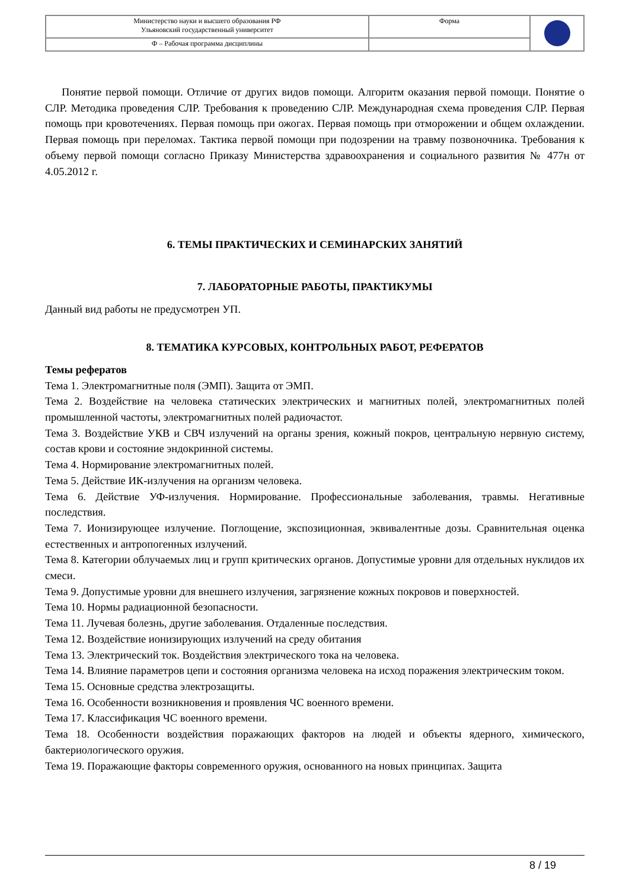| Министерство науки и высшего образования РФ Ульяновский государственный университет | Форма | |
| Ф – Рабочая программа дисциплины | | |
Понятие первой помощи. Отличие от других видов помощи. Алгоритм оказания первой помощи. Понятие о СЛР. Методика проведения СЛР. Требования к проведению СЛР. Международная схема проведения СЛР. Первая помощь при кровотечениях. Первая помощь при ожогах. Первая помощь при отморожении и общем охлаждении. Первая помощь при переломах. Тактика первой помощи при подозрении на травму позвоночника. Требования к объему первой помощи согласно Приказу Министерства здравоохранения и социального развития № 477н от 4.05.2012 г.
6. ТЕМЫ ПРАКТИЧЕСКИХ И СЕМИНАРСКИХ ЗАНЯТИЙ
7. ЛАБОРАТОРНЫЕ РАБОТЫ, ПРАКТИКУМЫ
Данный вид работы не предусмотрен УП.
8. ТЕМАТИКА КУРСОВЫХ, КОНТРОЛЬНЫХ РАБОТ, РЕФЕРАТОВ
Темы рефератов
Тема 1. Электромагнитные поля (ЭМП). Защита от ЭМП.
Тема 2. Воздействие на человека статических электрических и магнитных полей, электромагнитных полей промышленной частоты, электромагнитных полей радиочастот.
Тема 3. Воздействие УКВ и СВЧ излучений на органы зрения, кожный покров, центральную нервную систему, состав крови и состояние эндокринной системы.
Тема 4. Нормирование электромагнитных полей.
Тема 5. Действие ИК-излучения на организм человека.
Тема 6. Действие УФ-излучения. Нормирование. Профессиональные заболевания, травмы. Негативные последствия.
Тема 7. Ионизирующее излучение. Поглощение, экспозиционная, эквивалентные дозы. Сравнительная оценка естественных и антропогенных излучений.
Тема 8. Категории облучаемых лиц и групп критических органов. Допустимые уровни для отдельных нуклидов их смеси.
Тема 9. Допустимые уровни для внешнего излучения, загрязнение кожных покровов и поверхностей.
Тема 10. Нормы радиационной безопасности.
Тема 11. Лучевая болезнь, другие заболевания. Отдаленные последствия.
Тема 12. Воздействие ионизирующих излучений на среду обитания
Тема 13. Электрический ток. Воздействия электрического тока на человека.
Тема 14. Влияние параметров цепи и состояния организма человека на исход поражения электрическим током.
Тема 15. Основные средства электрозащиты.
Тема 16. Особенности возникновения и проявления ЧС военного времени.
Тема 17. Классификация ЧС военного времени.
Тема 18. Особенности воздействия поражающих факторов на людей и объекты ядерного, химического, бактериологического оружия.
Тема 19. Поражающие факторы современного оружия, основанного на новых принципах. Защита
8 / 19